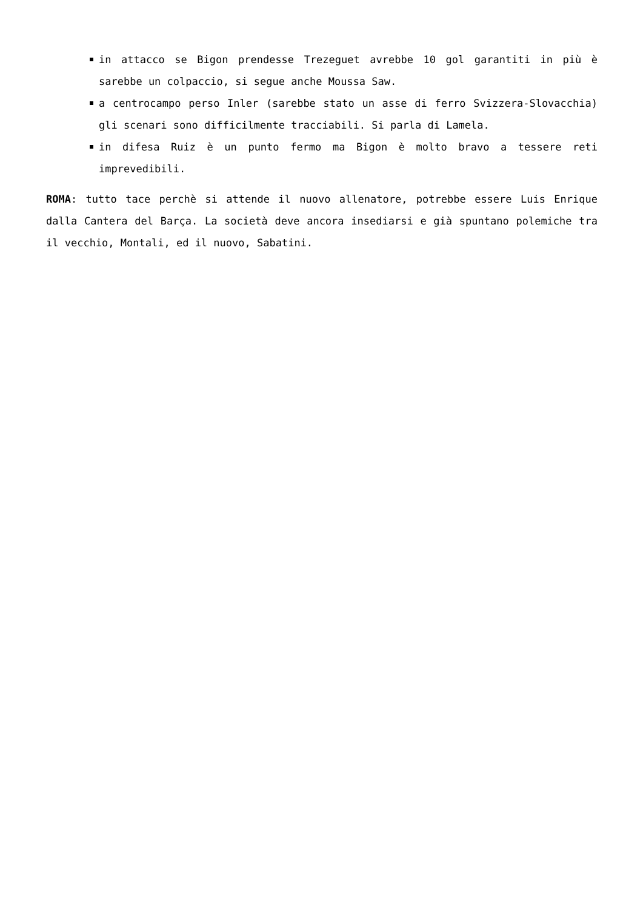in attacco se Bigon prendesse Trezeguet avrebbe 10 gol garantiti in più è sarebbe un colpaccio, si segue anche Moussa Saw.
a centrocampo perso Inler (sarebbe stato un asse di ferro Svizzera-Slovacchia) gli scenari sono difficilmente tracciabili. Si parla di Lamela.
in difesa Ruiz è un punto fermo ma Bigon è molto bravo a tessere reti imprevedibili.
ROMA: tutto tace perchè si attende il nuovo allenatore, potrebbe essere Luis Enrique dalla Cantera del Barça. La società deve ancora insediarsi e già spuntano polemiche tra il vecchio, Montali, ed il nuovo, Sabatini.